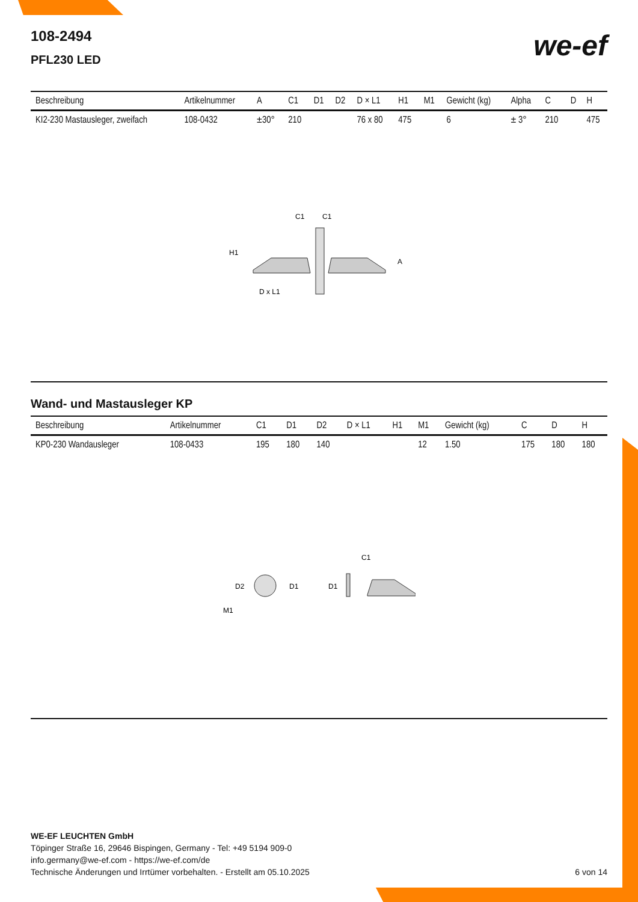108-2494
PFL230 LED
we-ef
| Beschreibung | Artikelnummer | A | C1 | D1 | D2 | D × L1 | H1 | M1 | Gewicht (kg) | Alpha | C | D | H |
| --- | --- | --- | --- | --- | --- | --- | --- | --- | --- | --- | --- | --- | --- |
| KI2-230 Mastausleger, zweifach | 108-0432 | ±30° | 210 | | | 76 x 80 | 475 | | 6 | ± 3° | 210 | | 475 |
C1
C1
H1
A
D x L1
Wand- und Mastausleger KP
| Beschreibung | Artikelnummer | C1 | D1 | D2 | D × L1 | H1 | M1 | Gewicht (kg) | C | D | H |
| --- | --- | --- | --- | --- | --- | --- | --- | --- | --- | --- | --- |
| KP0-230 Wandausleger | 108-0433 | 195 | 180 | 140 | | | 12 | 1.50 | 175 | 180 | 180 |
D2
D1
D1
C1
M1
WE-EF LEUCHTEN GmbH
Töpinger Straße 16, 29646 Bispingen, Germany - Tel: +49 5194 909-0
info.germany@we-ef.com - https://we-ef.com/de
Technische Änderungen und Irrtümer vorbehalten. - Erstellt am 05.10.2025 6 von 14